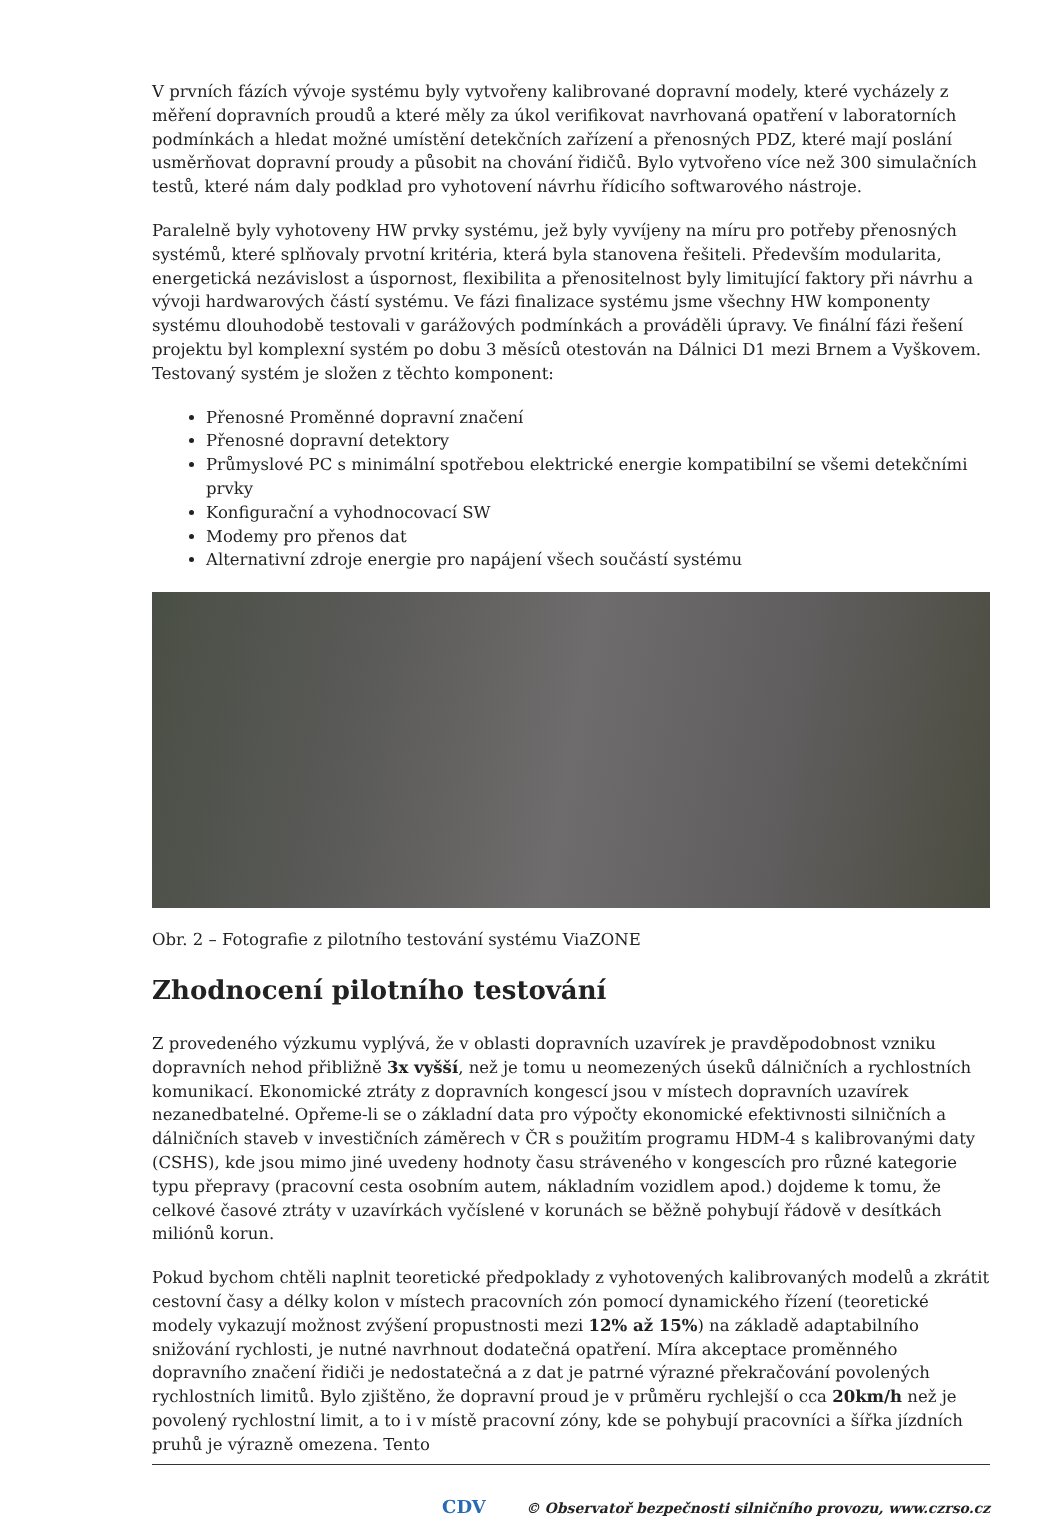V prvních fázích vývoje systému byly vytvořeny kalibrované dopravní modely, které vycházely z měření dopravních proudů a které měly za úkol verifikovat navrhovaná opatření v laboratorních podmínkách a hledat možné umístění detekčních zařízení a přenosných PDZ, které mají poslání usměrňovat dopravní proudy a působit na chování řidičů. Bylo vytvořeno více než 300 simulačních testů, které nám daly podklad pro vyhotovení návrhu řídicího softwarového nástroje.
Paralelně byly vyhotoveny HW prvky systému, jež byly vyvíjeny na míru pro potřeby přenosných systémů, které splňovaly prvotní kritéria, která byla stanovena řešiteli. Především modularita, energetická nezávislost a úspornost, flexibilita a přenositelnost byly limitující faktory při návrhu a vývoji hardwarových částí systému. Ve fázi finalizace systému jsme všechny HW komponenty systému dlouhodobě testovali v garážových podmínkách a prováděli úpravy. Ve finální fázi řešení projektu byl komplexní systém po dobu 3 měsíců otestován na Dálnici D1 mezi Brnem a Vyškovem. Testovaný systém je složen z těchto komponent:
Přenosné Proměnné dopravní značení
Přenosné dopravní detektory
Průmyslové PC s minimální spotřebou elektrické energie kompatibilní se všemi detekčními prvky
Konfigurační a vyhodnocovací SW
Modemy pro přenos dat
Alternativní zdroje energie pro napájení všech součástí systému
Obr. 2 – Fotografie z pilotního testování systému ViaZONE
Zhodnocení pilotního testování
Z provedeného výzkumu vyplývá, že v oblasti dopravních uzavírek je pravděpodobnost vzniku dopravních nehod přibližně 3x vyšší, než je tomu u neomezených úseků dálničních a rychlostních komunikací. Ekonomické ztráty z dopravních kongescí jsou v místech dopravních uzavírek nezanedbatelné. Opřeme-li se o základní data pro výpočty ekonomické efektivnosti silničních a dálničních staveb v investičních záměrech v ČR s použitím programu HDM-4 s kalibrovanými daty (CSHS), kde jsou mimo jiné uvedeny hodnoty času stráveného v kongescích pro různé kategorie typu přepravy (pracovní cesta osobním autem, nákladním vozidlem apod.) dojdeme k tomu, že celkové časové ztráty v uzavírkách vyčíslené v korunách se běžně pohybují řádově v desítkách miliónů korun.
Pokud bychom chtěli naplnit teoretické předpoklady z vyhotovených kalibrovaných modelů a zkrátit cestovní časy a délky kolon v místech pracovních zón pomocí dynamického řízení (teoretické modely vykazují možnost zvýšení propustnosti mezi 12% až 15%) na základě adaptabilního snižování rychlosti, je nutné navrhnout dodatečná opatření. Míra akceptace proměnného dopravního značení řidiči je nedostatečná a z dat je patrné výrazné překračování povolených rychlostních limitů. Bylo zjištěno, že dopravní proud je v průměru rychlejší o cca 20km/h než je povolený rychlostní limit, a to i v místě pracovní zóny, kde se pohybují pracovníci a šířka jízdních pruhů je výrazně omezena. Tento
CDV © Observatoř bezpečnosti silničního provozu, www.czrso.cz